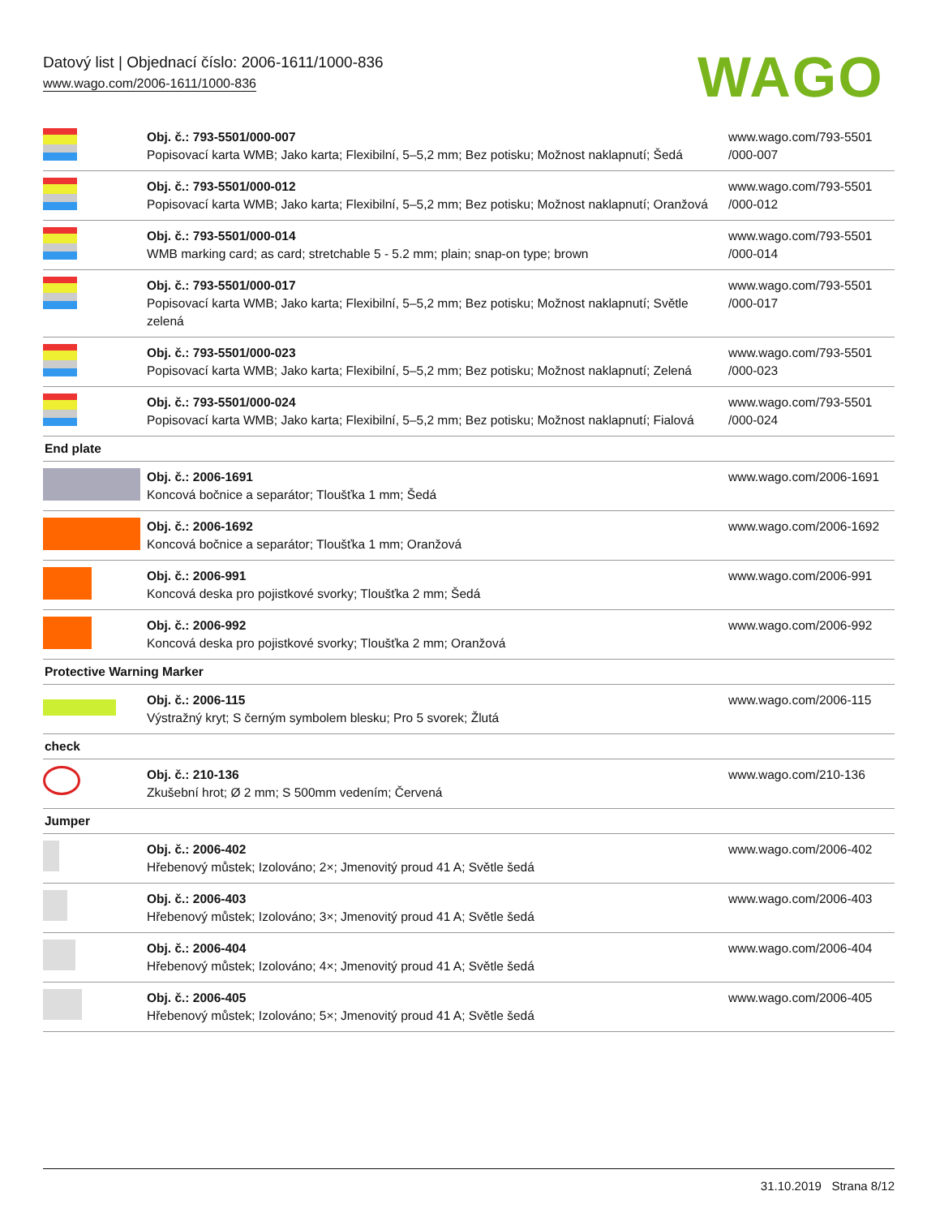Datový list | Objednací číslo: 2006-1611/1000-836
www.wago.com/2006-1611/1000-836
WAGO
| | Obj. č.: 793-5501/000-007 Popisovací karta WMB; Jako karta; Flexibilní, 5–5,2 mm; Bez potisku; Možnost naklapnutí; Šedá | www.wago.com/793-5501 /000-007 |
| | Obj. č.: 793-5501/000-012 Popisovací karta WMB; Jako karta; Flexibilní, 5–5,2 mm; Bez potisku; Možnost naklapnutí; Oranžová | www.wago.com/793-5501 /000-012 |
| | Obj. č.: 793-5501/000-014 WMB marking card; as card; stretchable 5 - 5.2 mm; plain; snap-on type; brown | www.wago.com/793-5501 /000-014 |
| | Obj. č.: 793-5501/000-017 Popisovací karta WMB; Jako karta; Flexibilní, 5–5,2 mm; Bez potisku; Možnost naklapnutí; Světle zelená | www.wago.com/793-5501 /000-017 |
| | Obj. č.: 793-5501/000-023 Popisovací karta WMB; Jako karta; Flexibilní, 5–5,2 mm; Bez potisku; Možnost naklapnutí; Zelená | www.wago.com/793-5501 /000-023 |
| | Obj. č.: 793-5501/000-024 Popisovací karta WMB; Jako karta; Flexibilní, 5–5,2 mm; Bez potisku; Možnost naklapnutí; Fialová | www.wago.com/793-5501 /000-024 |
| End plate | | |
| | Obj. č.: 2006-1691 Koncová bočnice a separátor; Tloušťka 1 mm; Šedá | www.wago.com/2006-1691 |
| | Obj. č.: 2006-1692 Koncová bočnice a separátor; Tloušťka 1 mm; Oranžová | www.wago.com/2006-1692 |
| | Obj. č.: 2006-991 Koncová deska pro pojistkové svorky; Tloušťka 2 mm; Šedá | www.wago.com/2006-991 |
| | Obj. č.: 2006-992 Koncová deska pro pojistkové svorky; Tloušťka 2 mm; Oranžová | www.wago.com/2006-992 |
| Protective Warning Marker | | |
| | Obj. č.: 2006-115 Výstražný kryt; S černým symbolem blesku; Pro 5 svorek; Žlutá | www.wago.com/2006-115 |
| check | | |
| | Obj. č.: 210-136 Zkušební hrot; Ø 2 mm; S 500mm vedením; Červená | www.wago.com/210-136 |
| Jumper | | |
| | Obj. č.: 2006-402 Hřebenový můstek; Izolováno; 2×; Jmenovitý proud 41 A; Světle šedá | www.wago.com/2006-402 |
| | Obj. č.: 2006-403 Hřebenový můstek; Izolováno; 3×; Jmenovitý proud 41 A; Světle šedá | www.wago.com/2006-403 |
| | Obj. č.: 2006-404 Hřebenový můstek; Izolováno; 4×; Jmenovitý proud 41 A; Světle šedá | www.wago.com/2006-404 |
| | Obj. č.: 2006-405 Hřebenový můstek; Izolováno; 5×; Jmenovitý proud 41 A; Světle šedá | www.wago.com/2006-405 |
31.10.2019 Strana 8/12